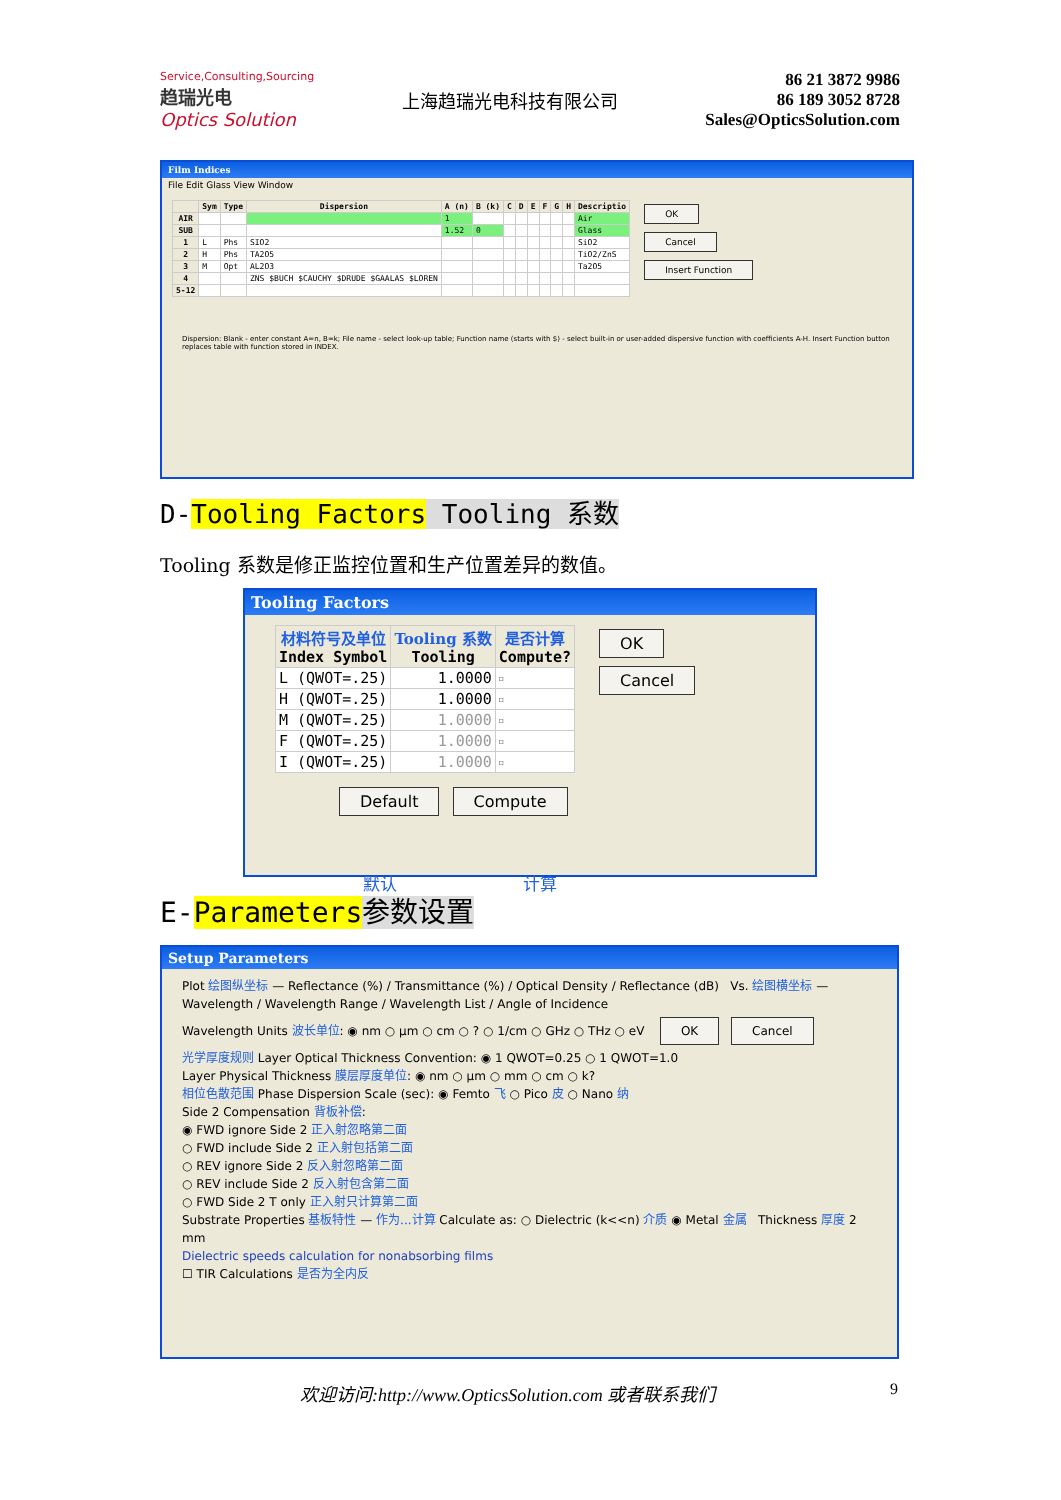Service,Consulting,Sourcing
趋瑞光电
Optics Solution
上海趋瑞光电科技有限公司
86 21 3872 9986
86 189 3052 8728
Sales@OpticsSolution.com
Film Indices
File Edit Glass View Window
| | Sym | Type | Dispersion | A (n) | B (k) | C | D | E | F | G | H | Descriptio |
| --- | --- | --- | --- | --- | --- | --- | --- | --- | --- | --- | --- | --- |
| AIR | | | | 1 | | | | | | | | Air |
| SUB | | | | 1.52 | 0 | | | | | | | Glass |
| 1 | L | Phs | SIO2 | | | | | | | | | SiO2 |
| 2 | H | Phs | TA2O5 | | | | | | | | | TiO2/ZnS |
| 3 | M | Opt | AL2O3 | | | | | | | | | Ta2O5 |
| 4 | | | ZNS $BUCH $CAUCHY $DRUDE $GAALAS $LOREN | | | | | | | | | |
| 5-12 | | | | | | | | | | | | |
OK
Cancel
Insert Function
Dispersion: Blank - enter constant A=n, B=k; File name - select look-up table; Function name (starts with $) - select built-in or user-added dispersive function with coefficients A-H. Insert Function button replaces table with function stored in INDEX.
D-Tooling Factors Tooling 系数
Tooling 系数是修正监控位置和生产位置差异的数值。
Tooling Factors
| 材料符号及单位 Index Symbol | Tooling 系数 Tooling | 是否计算 Compute? |
| --- | --- | --- |
| L (QWOT=.25) | 1.0000 | ☐ |
| H (QWOT=.25) | 1.0000 | ☐ |
| M (QWOT=.25) | 1.0000 | ☐ |
| F (QWOT=.25) | 1.0000 | ☐ |
| I (QWOT=.25) | 1.0000 | ☐ |
OK
Cancel
Default Compute
默认 计算
E-Parameters 参数设置
Setup Parameters
Plot 绘图纵坐标 — Reflectance (%) / Transmittance (%) / Optical Density / Reflectance (dB) Vs. 绘图横坐标 — Wavelength / Wavelength Range / Wavelength List / Angle of Incidence
Wavelength Units 波长单位: ◉ nm ○ µm ○ cm ○ ? ○ 1/cm ○ GHz ○ THz ○ eV OK Cancel
光学厚度规则 Layer Optical Thickness Convention: ◉ 1 QWOT=0.25 ○ 1 QWOT=1.0
Layer Physical Thickness 膜层厚度单位: ◉ nm ○ µm ○ mm ○ cm ○ k?
相位色散范围 Phase Dispersion Scale (sec): ◉ Femto 飞 ○ Pico 皮 ○ Nano 纳
Side 2 Compensation 背板补偿:
◉ FWD ignore Side 2 正入射忽略第二面
○ FWD include Side 2 正入射包括第二面
○ REV ignore Side 2 反入射忽略第二面
○ REV include Side 2 反入射包含第二面
○ FWD Side 2 T only 正入射只计算第二面
Substrate Properties 基板特性 — 作为...计算 Calculate as: ○ Dielectric (k<<n) 介质 ◉ Metal 金属 Thickness 厚度 2 mm
Dielectric speeds calculation for nonabsorbing films
☐ TIR Calculations 是否为全内反
欢迎访问:http://www.OpticsSolution.com 或者联系我们
9